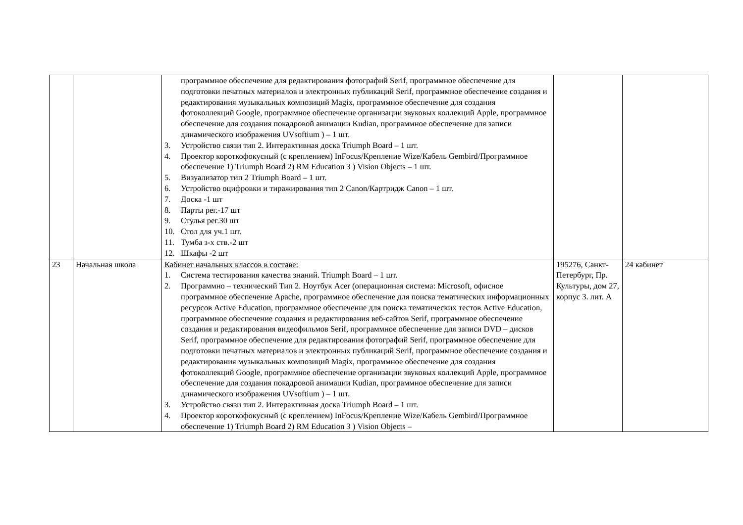| | | программное обеспечение для редактирования фотографий Serif, программное обеспечение для подготовки печатных материалов и электронных публикаций Serif, программное обеспечение создания и редактирования музыкальных композиций Magix, программное обеспечение для создания фотоколлекций Google, программное обеспечение организации звуковых коллекций Apple, программное обеспечение для создания покадровой анимации Kudian, программное обеспечение для записи динамического изображения UVsoftium ) – 1 шт. 3. Устройство связи тип 2. Интерактивная доска Triumph Board – 1 шт. 4. Проектор короткофокусный (с креплением) InFocus/Крепление Wize/Кабель Gembird/Программное обеспечение 1) Triumph Board 2) RM Education 3 ) Vision Objects – 1 шт. 5. Визуализатор тип 2 Triumph Board – 1 шт. 6. Устройство оцифровки и тиражирования тип 2 Canon/Картридж Canon – 1 шт. 7. Доска -1 шт 8. Парты рег.-17 шт 9. Стулья рег.30 шт 10. Стол для уч.1 шт. 11. Тумба з-х ств.-2 шт 12. Шкафы -2 шт | | |
| 23 | Начальная школа | Кабинет начальных классов в составе: 1. Система тестирования качества знаний. Triumph Board – 1 шт. 2. Программно – технический Тип 2. Ноутбук Acer (операционная система: Microsoft, офисное программное обеспечение Apache, программное обеспечение для поиска тематических информационных ресурсов Active Education, программное обеспечение для поиска тематических тестов Active Education, программное обеспечение создания и редактирования веб-сайтов Serif, программное обеспечение создания и редактирования видеофильмов Serif, программное обеспечение для записи DVD – дисков Serif, программное обеспечение для редактирования фотографий Serif, программное обеспечение для подготовки печатных материалов и электронных публикаций Serif, программное обеспечение создания и редактирования музыкальных композиций Magix, программное обеспечение для создания фотоколлекций Google, программное обеспечение организации звуковых коллекций Apple, программное обеспечение для создания покадровой анимации Kudian, программное обеспечение для записи динамического изображения UVsoftium ) – 1 шт. 3. Устройство связи тип 2. Интерактивная доска Triumph Board – 1 шт. 4. Проектор короткофокусный (с креплением) InFocus/Крепление Wize/Кабель Gembird/Программное обеспечение 1) Triumph Board 2) RM Education 3 ) Vision Objects – | 195276, Санкт-Петербург, Пр. Культуры, дом 27, корпус 3. лит. А | 24 кабинет |